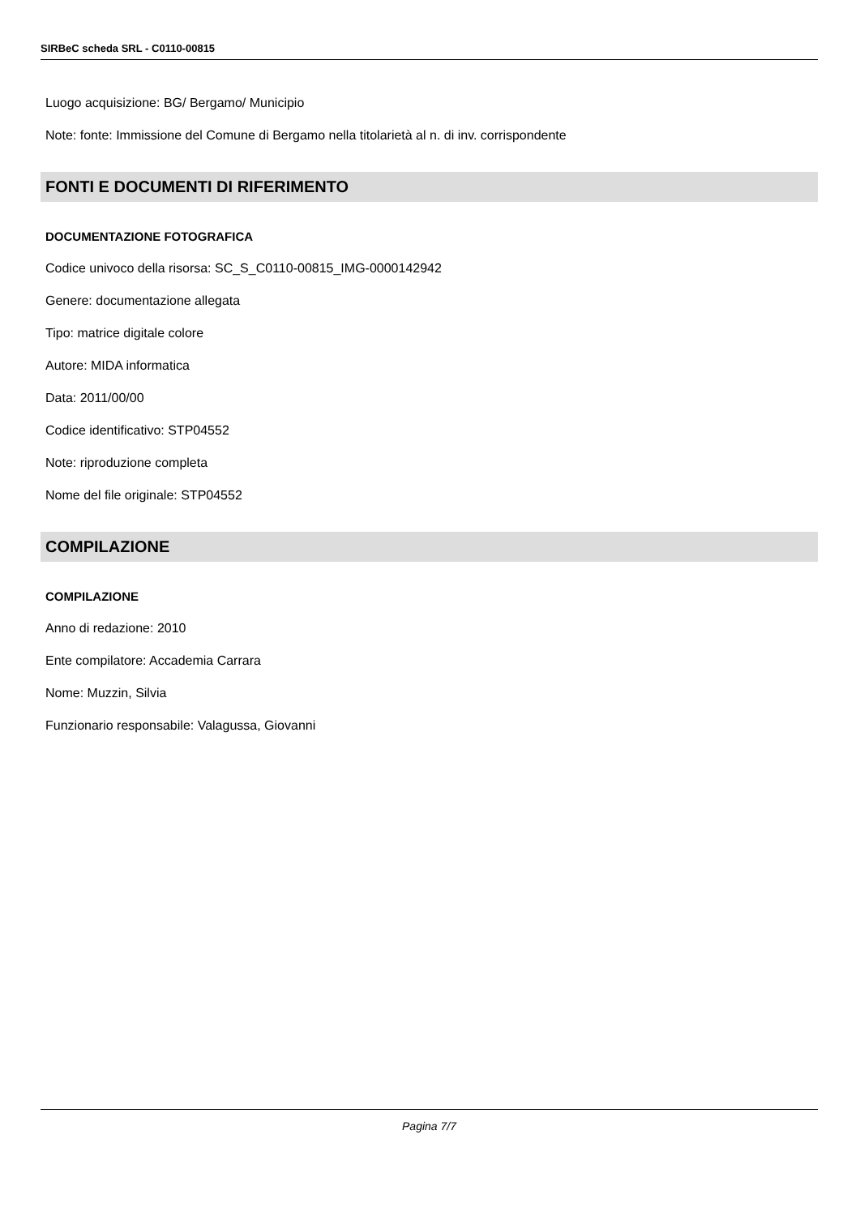SIRBeC scheda SRL - C0110-00815
Luogo acquisizione: BG/ Bergamo/ Municipio
Note: fonte: Immissione del Comune di Bergamo nella titolarietà al n. di inv. corrispondente
FONTI E DOCUMENTI DI RIFERIMENTO
DOCUMENTAZIONE FOTOGRAFICA
Codice univoco della risorsa: SC_S_C0110-00815_IMG-0000142942
Genere: documentazione allegata
Tipo: matrice digitale colore
Autore: MIDA informatica
Data: 2011/00/00
Codice identificativo: STP04552
Note: riproduzione completa
Nome del file originale: STP04552
COMPILAZIONE
COMPILAZIONE
Anno di redazione: 2010
Ente compilatore: Accademia Carrara
Nome: Muzzin, Silvia
Funzionario responsabile: Valagussa, Giovanni
Pagina 7/7